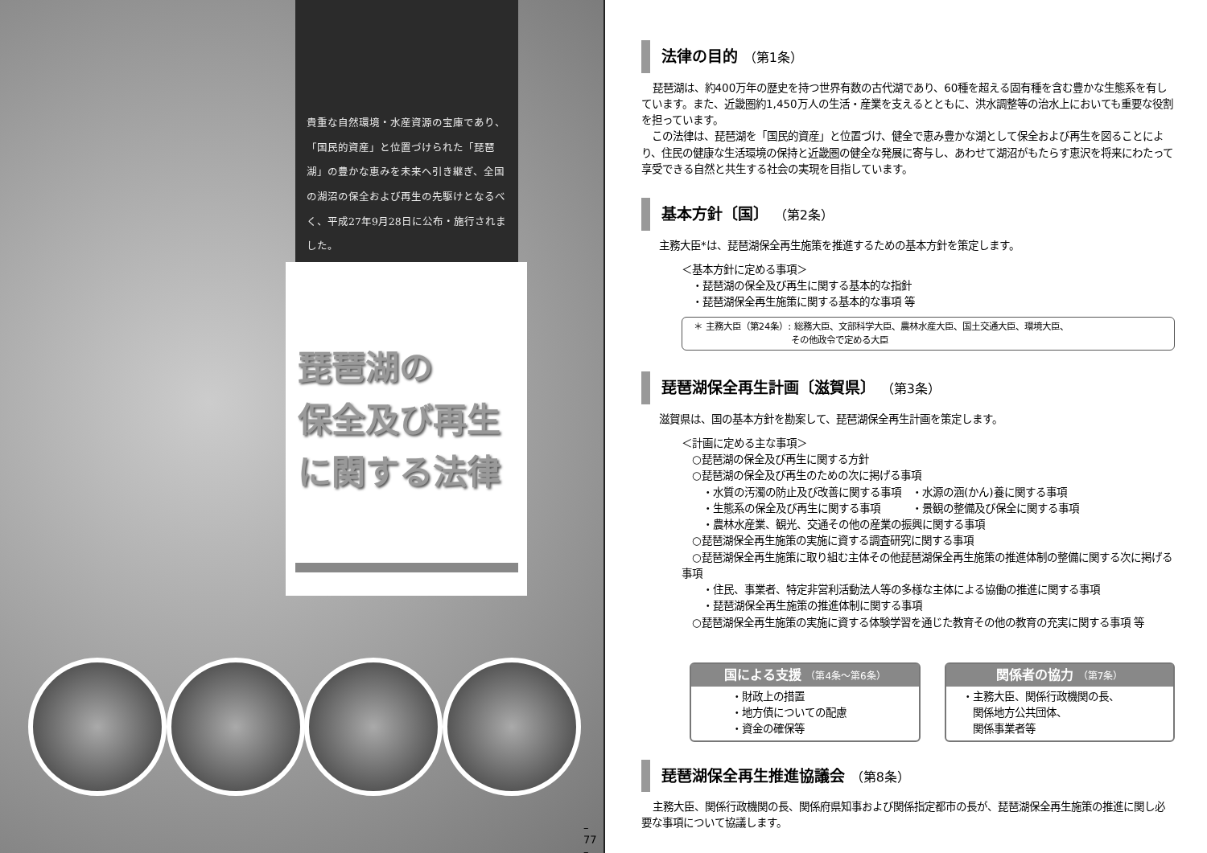貴重な自然環境・水産資源の宝庫であり、「国民的資産」と位置づけられた「琵琶湖」の豊かな恵みを未来へ引き継ぎ、全国の湖沼の保全および再生の先駆けとなるべく、平成27年9月28日に公布・施行されました。
琵琶湖の
保全及び再生
に関する法律
– 77 –
法律の目的 （第1条）
琵琶湖は、約400万年の歴史を持つ世界有数の古代湖であり、60種を超える固有種を含む豊かな生態系を有しています。また、近畿圏約1,450万人の生活・産業を支えるとともに、洪水調整等の治水上においても重要な役割を担っています。
　この法律は、琵琶湖を「国民的資産」と位置づけ、健全で恵み豊かな湖として保全および再生を図ることにより、住民の健康な生活環境の保持と近畿圏の健全な発展に寄与し、あわせて湖沼がもたらす恵沢を将来にわたって享受できる自然と共生する社会の実現を目指しています。
基本方針〔国〕 （第2条）
主務大臣*は、琵琶湖保全再生施策を推進するための基本方針を策定します。
＜基本方針に定める事項＞
　・琵琶湖の保全及び再生に関する基本的な指針
　・琵琶湖保全再生施策に関する基本的な事項 等
＊ 主務大臣（第24条）: 総務大臣、文部科学大臣、農林水産大臣、国土交通大臣、環境大臣、
　　　　　　　　　　　その他政令で定める大臣
琵琶湖保全再生計画〔滋賀県〕 （第3条）
滋賀県は、国の基本方針を勘案して、琵琶湖保全再生計画を策定します。
＜計画に定める主な事項＞
　○琵琶湖の保全及び再生に関する方針
　○琵琶湖の保全及び再生のための次に掲げる事項
　　・水質の汚濁の防止及び改善に関する事項　・水源の涵(かん)養に関する事項
　　・生態系の保全及び再生に関する事項　　　・景観の整備及び保全に関する事項
　　・農林水産業、観光、交通その他の産業の振興に関する事項
　○琵琶湖保全再生施策の実施に資する調査研究に関する事項
　○琵琶湖保全再生施策に取り組む主体その他琵琶湖保全再生施策の推進体制の整備に関する次に掲げる事項
　　・住民、事業者、特定非営利活動法人等の多様な主体による協働の推進に関する事項
　　・琵琶湖保全再生施策の推進体制に関する事項
　○琵琶湖保全再生施策の実施に資する体験学習を通じた教育その他の教育の充実に関する事項 等
国による支援 （第4条〜第6条）
・財政上の措置
・地方債についての配慮
・資金の確保等
関係者の協力 （第7条）
・主務大臣、関係行政機関の長、
　関係地方公共団体、
　関係事業者等
琵琶湖保全再生推進協議会 （第8条）
主務大臣、関係行政機関の長、関係府県知事および関係指定都市の長が、琵琶湖保全再生施策の推進に関し必要な事項について協議します。